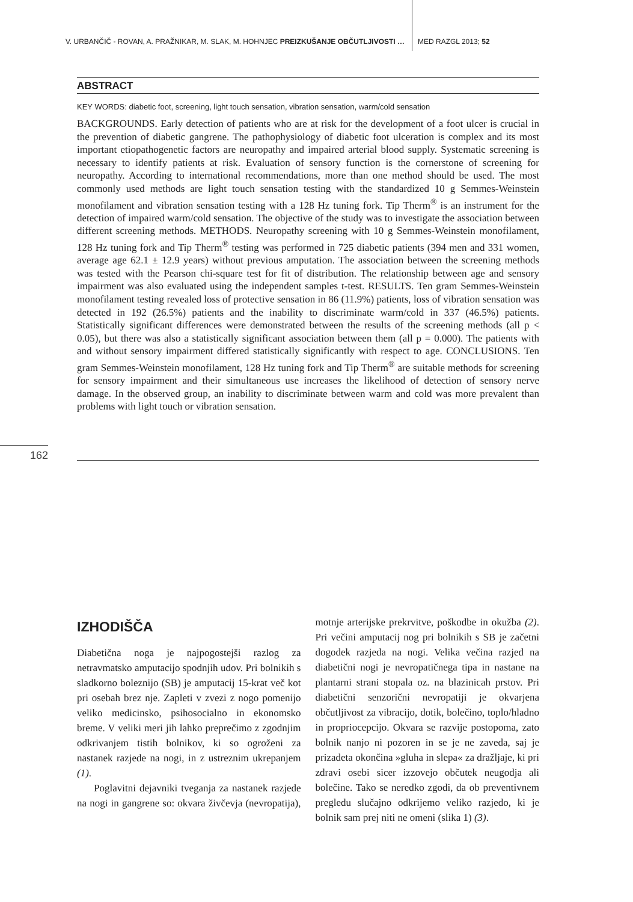V. URBANČIČ - ROVAN, A. PRAŽNIKAR, M. SLAK, M. HOHNJEC PREIZKUŠANJE OBČUTLJIVOSTI … MED RAZGL 2013; 52
ABSTRACT
KEY WORDS: diabetic foot, screening, light touch sensation, vibration sensation, warm/cold sensation
BACKGROUNDS. Early detection of patients who are at risk for the development of a foot ulcer is crucial in the prevention of diabetic gangrene. The pathophysiology of diabetic foot ulceration is complex and its most important etiopathogenetic factors are neuropathy and impaired arterial blood supply. Systematic screening is necessary to identify patients at risk. Evaluation of sensory function is the cornerstone of screening for neuropathy. According to international recommendations, more than one method should be used. The most commonly used methods are light touch sensation testing with the standardized 10 g Semmes-Weinstein monofilament and vibration sensation testing with a 128 Hz tuning fork. Tip Therm<sup>®</sup> is an instrument for the detection of impaired warm/cold sensation. The objective of the study was to investigate the association between different screening methods. METHODS. Neuropathy screening with 10 g Semmes-Weinstein monofilament, 128 Hz tuning fork and Tip Therm<sup>®</sup> testing was performed in 725 diabetic patients (394 men and 331 women, average age 62.1 ± 12.9 years) without previous amputation. The association between the screening methods was tested with the Pearson chi-square test for fit of distribution. The relationship between age and sensory impairment was also evaluated using the independent samples t-test. RESULTS. Ten gram Semmes-Weinstein monofilament testing revealed loss of protective sensation in 86 (11.9%) patients, loss of vibration sensation was detected in 192 (26.5%) patients and the inability to discriminate warm/cold in 337 (46.5%) patients. Statistically significant differences were demonstrated between the results of the screening methods (all p < 0.05), but there was also a statistically significant association between them (all p = 0.000). The patients with and without sensory impairment differed statistically significantly with respect to age. CONCLUSIONS. Ten gram Semmes-Weinstein monofilament, 128 Hz tuning fork and Tip Therm<sup>®</sup> are suitable methods for screening for sensory impairment and their simultaneous use increases the likelihood of detection of sensory nerve damage. In the observed group, an inability to discriminate between warm and cold was more prevalent than problems with light touch or vibration sensation.
162
IZHODIŠČA
Diabetična noga je najpogostejši razlog za netravmatsko amputacijo spodnjih udov. Pri bolnikih s sladkorno boleznijo (SB) je amputacij 15-krat več kot pri osebah brez nje. Zapleti v zvezi z nogo pomenijo veliko medicinsko, psihosocialno in ekonomsko breme. V veliki meri jih lahko preprečimo z zgodnjim odkrivanjem tistih bolnikov, ki so ogroženi za nastanek razjede na nogi, in z ustreznim ukrepanjem (1).
Poglavitni dejavniki tveganja za nastanek razjede na nogi in gangrene so: okvara živčevja (nevropatija), motnje arterijske prekrvitve, poškodbe in okužba (2). Pri večini amputacij nog pri bolnikih s SB je začetni dogodek razjeda na nogi. Velika večina razjed na diabetični nogi je nevropatičnega tipa in nastane na plantarni strani stopala oz. na blazinicah prstov. Pri diabetični senzorični nevropatiji je okvarjena občutljivost za vibracijo, dotik, bolečino, toplo/hladno in propriocepcijo. Okvara se razvije postopoma, zato bolnik nanjo ni pozoren in se je ne zaveda, saj je prizadeta okončina »gluha in slepa« za dražljaje, ki pri zdravi osebi sicer izzovejo občutek neugodja ali bolečine. Tako se neredko zgodi, da ob preventivnem pregledu slučajno odkrijemo veliko razjedo, ki je bolnik sam prej niti ne omeni (slika 1) (3).